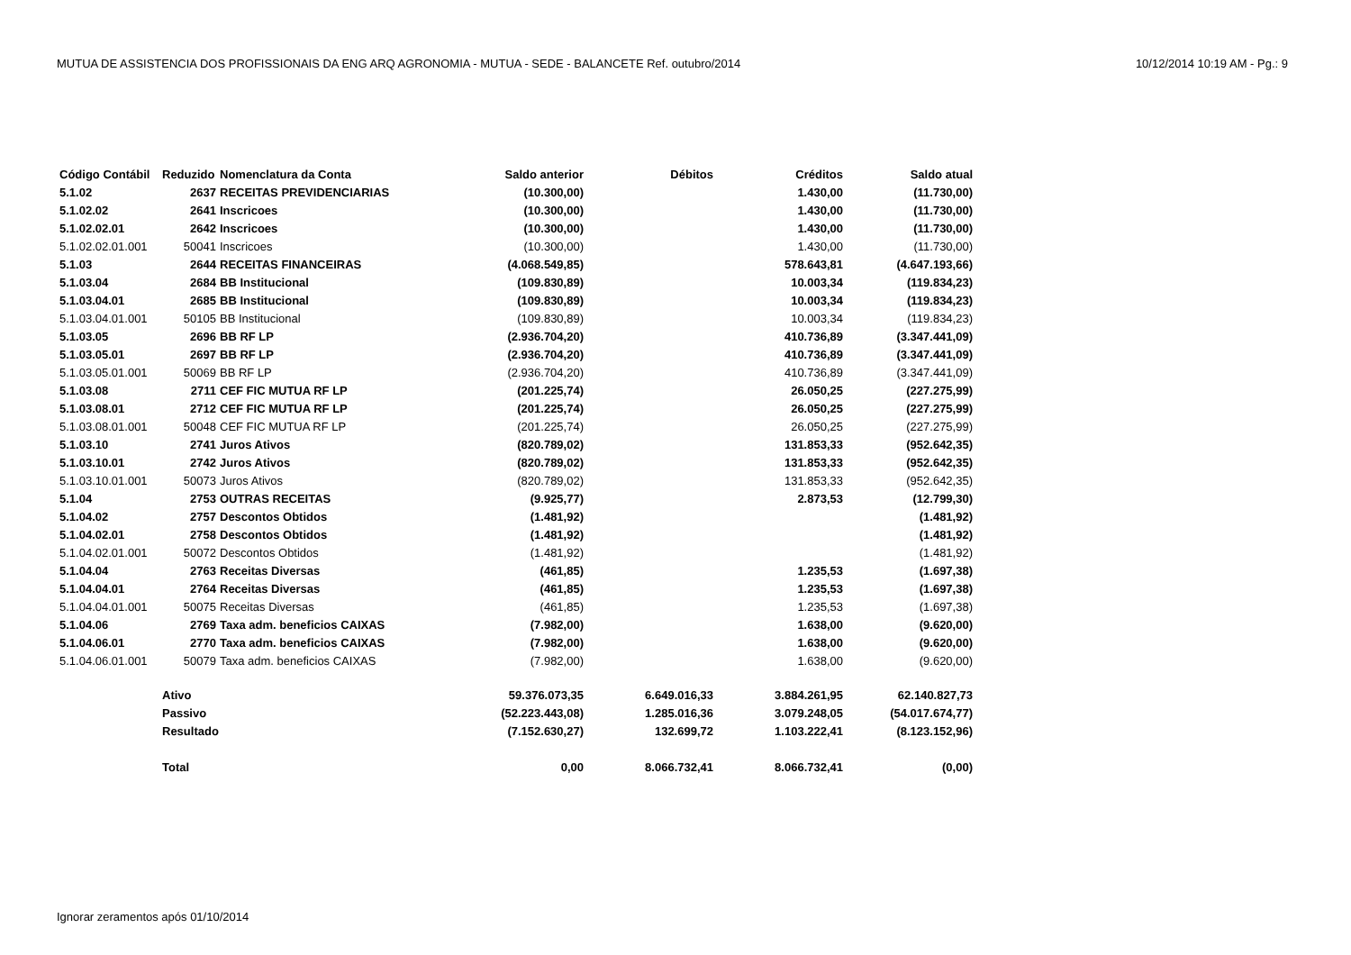MUTUA DE ASSISTENCIA DOS PROFISSIONAIS DA ENG ARQ AGRONOMIA - MUTUA - SEDE - BALANCETE Ref. outubro/2014 10/12/2014 10:19 AM - Pg.: 9
| Código Contábil | Reduzido | Nomenclatura da Conta | Saldo anterior | Débitos | Créditos | Saldo atual |
| --- | --- | --- | --- | --- | --- | --- |
| 5.1.02 | 2637 | RECEITAS PREVIDENCIARIAS | (10.300,00) | | 1.430,00 | (11.730,00) |
| 5.1.02.02 | 2641 | Inscricoes | (10.300,00) | | 1.430,00 | (11.730,00) |
| 5.1.02.02.01 | 2642 | Inscricoes | (10.300,00) | | 1.430,00 | (11.730,00) |
| 5.1.02.02.01.001 | 50041 | Inscricoes | (10.300,00) | | 1.430,00 | (11.730,00) |
| 5.1.03 | 2644 | RECEITAS FINANCEIRAS | (4.068.549,85) | | 578.643,81 | (4.647.193,66) |
| 5.1.03.04 | 2684 | BB Institucional | (109.830,89) | | 10.003,34 | (119.834,23) |
| 5.1.03.04.01 | 2685 | BB Institucional | (109.830,89) | | 10.003,34 | (119.834,23) |
| 5.1.03.04.01.001 | 50105 | BB Institucional | (109.830,89) | | 10.003,34 | (119.834,23) |
| 5.1.03.05 | 2696 | BB RF LP | (2.936.704,20) | | 410.736,89 | (3.347.441,09) |
| 5.1.03.05.01 | 2697 | BB RF LP | (2.936.704,20) | | 410.736,89 | (3.347.441,09) |
| 5.1.03.05.01.001 | 50069 | BB RF LP | (2.936.704,20) | | 410.736,89 | (3.347.441,09) |
| 5.1.03.08 | 2711 | CEF FIC MUTUA RF LP | (201.225,74) | | 26.050,25 | (227.275,99) |
| 5.1.03.08.01 | 2712 | CEF FIC MUTUA RF LP | (201.225,74) | | 26.050,25 | (227.275,99) |
| 5.1.03.08.01.001 | 50048 | CEF FIC MUTUA RF LP | (201.225,74) | | 26.050,25 | (227.275,99) |
| 5.1.03.10 | 2741 | Juros Ativos | (820.789,02) | | 131.853,33 | (952.642,35) |
| 5.1.03.10.01 | 2742 | Juros Ativos | (820.789,02) | | 131.853,33 | (952.642,35) |
| 5.1.03.10.01.001 | 50073 | Juros Ativos | (820.789,02) | | 131.853,33 | (952.642,35) |
| 5.1.04 | 2753 | OUTRAS RECEITAS | (9.925,77) | | 2.873,53 | (12.799,30) |
| 5.1.04.02 | 2757 | Descontos Obtidos | (1.481,92) | | | (1.481,92) |
| 5.1.04.02.01 | 2758 | Descontos Obtidos | (1.481,92) | | | (1.481,92) |
| 5.1.04.02.01.001 | 50072 | Descontos Obtidos | (1.481,92) | | | (1.481,92) |
| 5.1.04.04 | 2763 | Receitas Diversas | (461,85) | | 1.235,53 | (1.697,38) |
| 5.1.04.04.01 | 2764 | Receitas Diversas | (461,85) | | 1.235,53 | (1.697,38) |
| 5.1.04.04.01.001 | 50075 | Receitas Diversas | (461,85) | | 1.235,53 | (1.697,38) |
| 5.1.04.06 | 2769 | Taxa adm. beneficios CAIXAS | (7.982,00) | | 1.638,00 | (9.620,00) |
| 5.1.04.06.01 | 2770 | Taxa adm. beneficios CAIXAS | (7.982,00) | | 1.638,00 | (9.620,00) |
| 5.1.04.06.01.001 | 50079 | Taxa adm. beneficios CAIXAS | (7.982,00) | | 1.638,00 | (9.620,00) |
| | Ativo | | 59.376.073,35 | 6.649.016,33 | 3.884.261,95 | 62.140.827,73 |
| | Passivo | | (52.223.443,08) | 1.285.016,36 | 3.079.248,05 | (54.017.674,77) |
| | Resultado | | (7.152.630,27) | 132.699,72 | 1.103.222,41 | (8.123.152,96) |
| | Total | | 0,00 | 8.066.732,41 | 8.066.732,41 | (0,00) |
Ignorar zeramentos após 01/10/2014